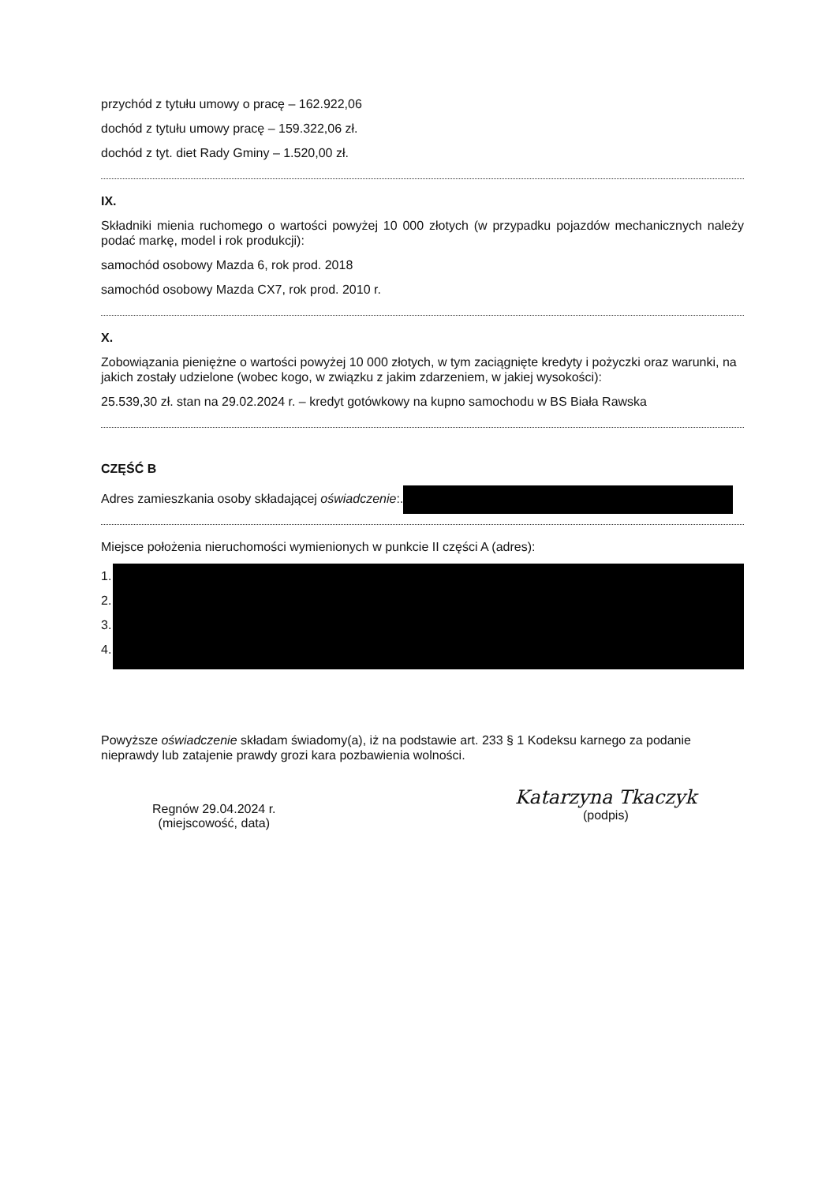przychód z tytułu umowy o pracę – 162.922,06
dochód z tytułu umowy pracę – 159.322,06 zł.
dochód z tyt. diet Rady Gminy – 1.520,00 zł.
IX.
Składniki mienia ruchomego o wartości powyżej 10 000 złotych (w przypadku pojazdów mechanicznych należy podać markę, model i rok produkcji):
samochód osobowy Mazda 6, rok prod. 2018
samochód osobowy Mazda CX7, rok prod. 2010 r.
X.
Zobowiązania pieniężne o wartości powyżej 10 000 złotych, w tym zaciągnięte kredyty i pożyczki oraz warunki, na jakich zostały udzielone (wobec kogo, w związku z jakim zdarzeniem, w jakiej wysokości):
25.539,30 zł. stan na 29.02.2024 r. – kredyt gotówkowy na kupno samochodu w BS Biała Rawska
CZĘŚĆ B
Adres zamieszkania osoby składającej oświadczenie:.
Miejsce położenia nieruchomości wymienionych w punkcie II części A (adres):
1.
2.
3.
4.
Powyższe oświadczenie składam świadomy(a), iż na podstawie art. 233 § 1 Kodeksu karnego za podanie nieprawdy lub zatajenie prawdy grozi kara pozbawienia wolności.
Regnów 29.04.2024 r.
(miejscowość, data)
Katarzyna Tkaczyk
(podpis)